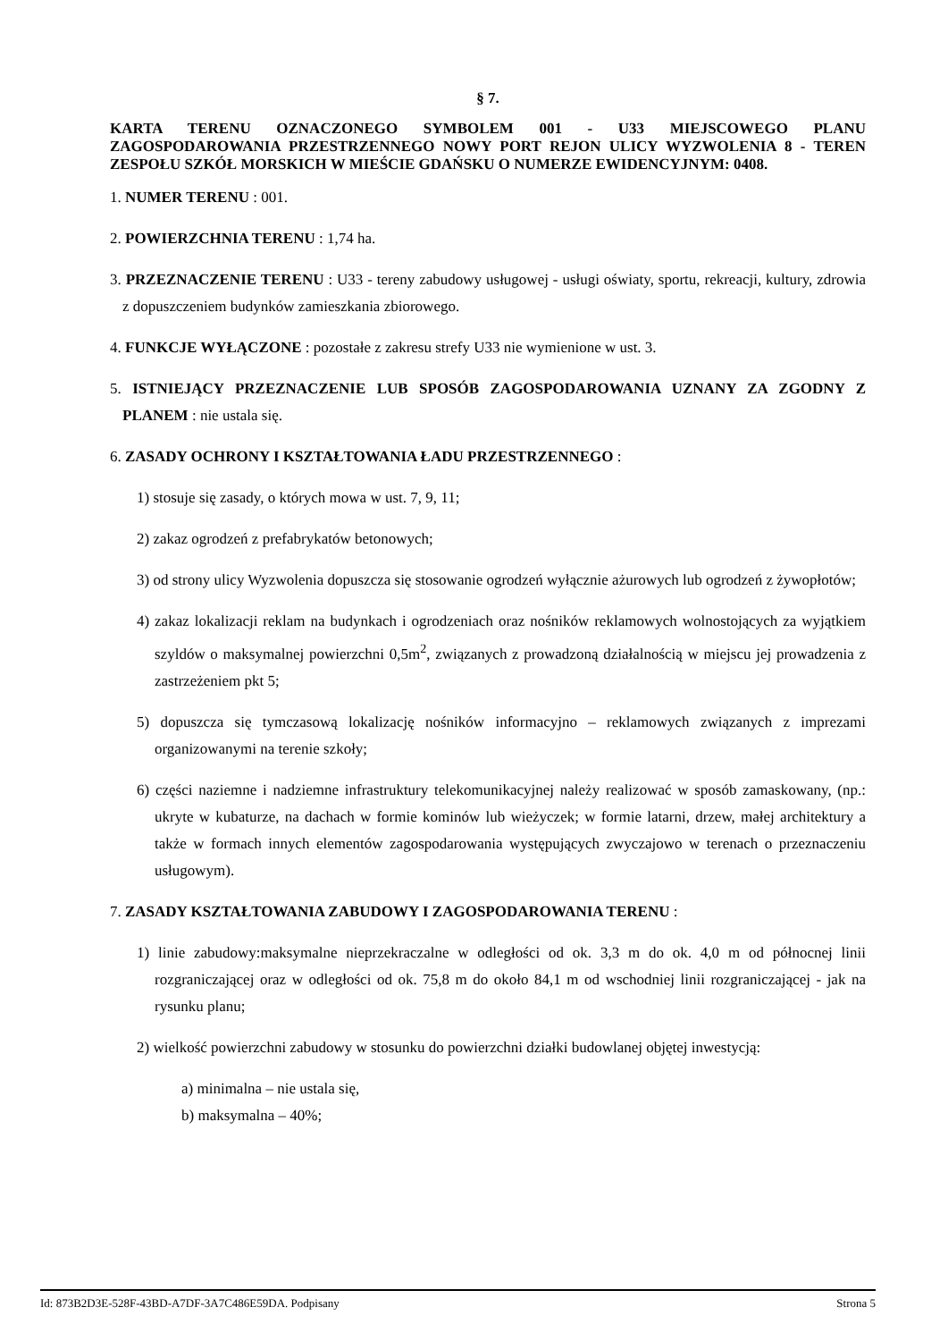§ 7.
KARTA TERENU OZNACZONEGO SYMBOLEM 001 - U33 MIEJSCOWEGO PLANU ZAGOSPODAROWANIA PRZESTRZENNEGO NOWY PORT REJON ULICY WYZWOLENIA 8 - TEREN ZESPOŁU SZKÓŁ MORSKICH W MIEŚCIE GDAŃSKU O NUMERZE EWIDENCYJNYM: 0408.
1. NUMER TERENU : 001.
2. POWIERZCHNIA TERENU : 1,74 ha.
3. PRZEZNACZENIE TERENU : U33 - tereny zabudowy usługowej - usługi oświaty, sportu, rekreacji, kultury, zdrowia z dopuszczeniem budynków zamieszkania zbiorowego.
4. FUNKCJE WYŁĄCZONE : pozostałe z zakresu strefy U33 nie wymienione w ust. 3.
5. ISTNIEJĄCY PRZEZNACZENIE LUB SPOSÓB ZAGOSPODAROWANIA UZNANY ZA ZGODNY Z PLANEM : nie ustala się.
6. ZASADY OCHRONY I KSZTAŁTOWANIA ŁADU PRZESTRZENNEGO :
1) stosuje się zasady, o których mowa w ust. 7, 9, 11;
2) zakaz ogrodzeń z prefabrykatów betonowych;
3) od strony ulicy Wyzwolenia dopuszcza się stosowanie ogrodzeń wyłącznie ażurowych lub ogrodzeń z żywopłotów;
4) zakaz lokalizacji reklam na budynkach i ogrodzeniach oraz nośników reklamowych wolnostojących za wyjątkiem szyldów o maksymalnej powierzchni 0,5m<sup>2</sup>, związanych z prowadzoną działalnością w miejscu jej prowadzenia z zastrzeżeniem pkt 5;
5) dopuszcza się tymczasową lokalizację nośników informacyjno – reklamowych związanych z imprezami organizowanymi na terenie szkoły;
6) części naziemne i nadziemne infrastruktury telekomunikacyjnej należy realizować w sposób zamaskowany, (np.: ukryte w kubaturze, na dachach w formie kominów lub wieżyczek; w formie latarni, drzew, małej architektury a także w formach innych elementów zagospodarowania występujących zwyczajowo w terenach o przeznaczeniu usługowym).
7. ZASADY KSZTAŁTOWANIA ZABUDOWY I ZAGOSPODAROWANIA TERENU :
1) linie zabudowy:maksymalne nieprzekraczalne w odległości od ok. 3,3 m do ok. 4,0 m od północnej linii rozgraniczającej oraz w odległości od ok. 75,8 m do około 84,1 m od wschodniej linii rozgraniczającej - jak na rysunku planu;
2) wielkość powierzchni zabudowy w stosunku do powierzchni działki budowlanej objętej inwestycją:
a) minimalna – nie ustala się,
b) maksymalna – 40%;
Id: 873B2D3E-528F-43BD-A7DF-3A7C486E59DA. Podpisany Strona 5